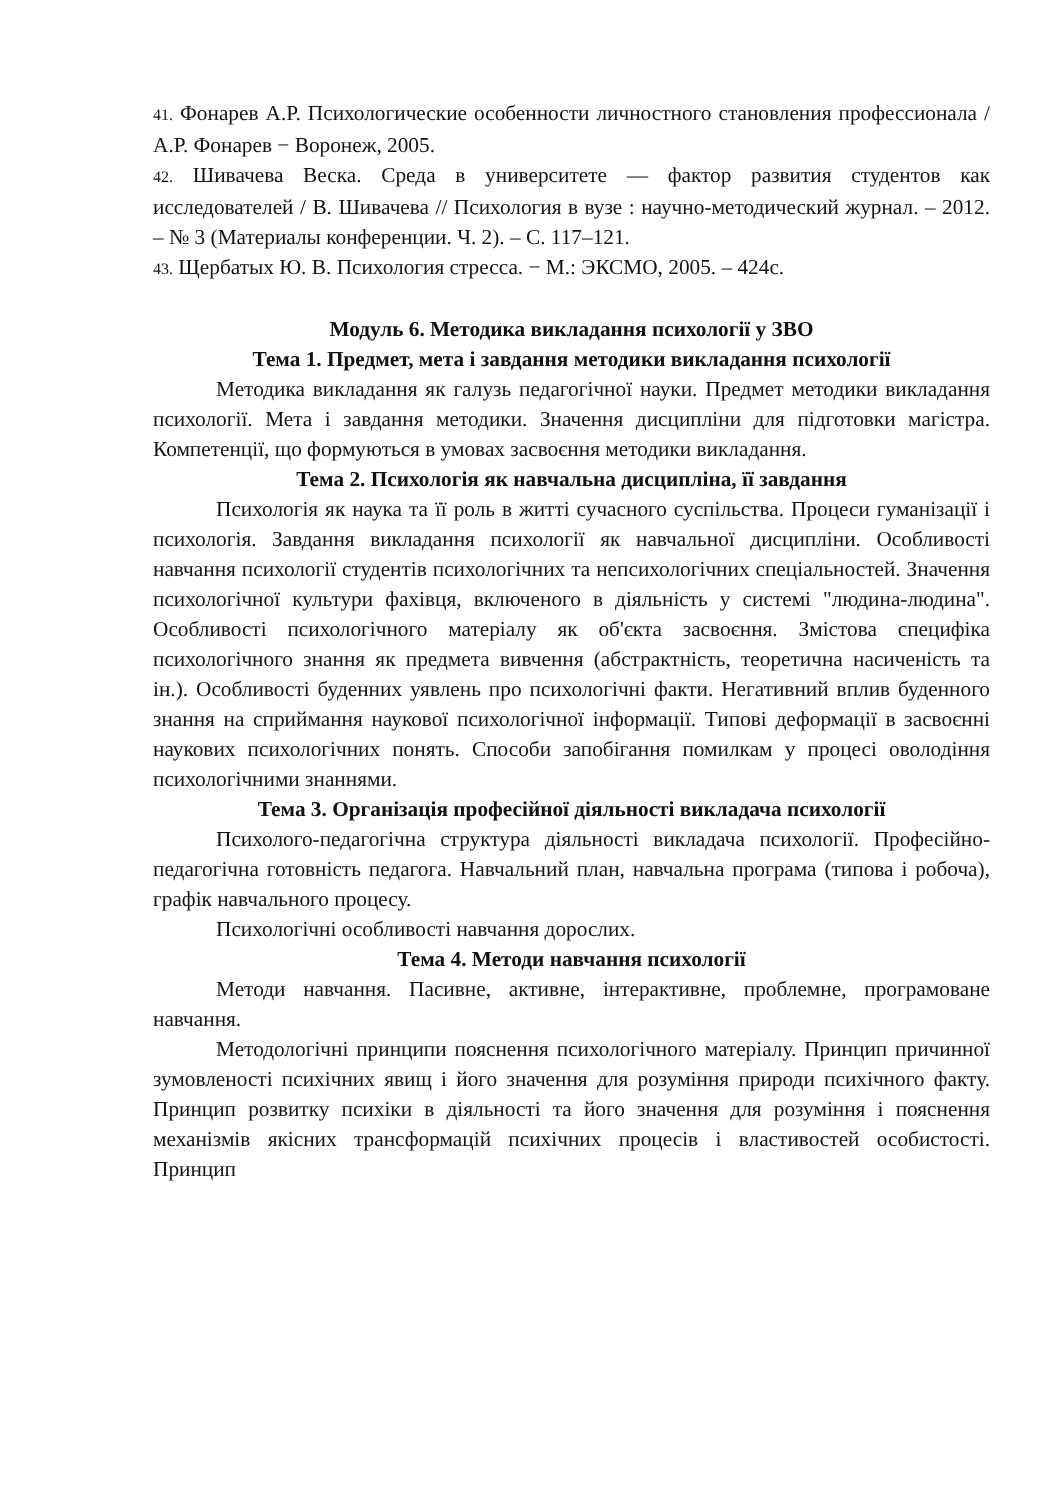41. Фонарев А.Р. Психологические особенности личностного становления профессионала / А.Р. Фонарев − Воронеж, 2005.
42. Шивачева Веска. Среда в университете — фактор развития студентов как исследователей / В. Шивачева // Психология в вузе : научно-методический журнал. – 2012. – № 3 (Материалы конференции. Ч. 2). – С. 117–121.
43. Щербатых Ю. В. Психология стресса. − М.: ЭКСМО, 2005. – 424с.
Модуль 6. Методика викладання психології у ЗВО
Тема 1. Предмет, мета і завдання методики викладання психології
Методика викладання як галузь педагогічної науки. Предмет методики викладання психології. Мета і завдання методики. Значення дисципліни для підготовки магістра. Компетенції, що формуються в умовах засвоєння методики викладання.
Тема 2. Психологія як навчальна дисципліна, її завдання
Психологія як наука та її роль в житті сучасного суспільства. Процеси гуманізації і психологія. Завдання викладання психології як навчальної дисципліни. Особливості навчання психології студентів психологічних та непсихологічних спеціальностей. Значення психологічної культури фахівця, включеного в діяльність у системі "людина-людина". Особливості психологічного матеріалу як об'єкта засвоєння. Змістова специфіка психологічного знання як предмета вивчення (абстрактність, теоретична насиченість та ін.). Особливості буденних уявлень про психологічні факти. Негативний вплив буденного знання на сприймання наукової психологічної інформації. Типові деформації в засвоєнні наукових психологічних понять. Способи запобігання помилкам у процесі оволодіння психологічними знаннями.
Тема 3. Організація професійної діяльності викладача психології
Психолого-педагогічна структура діяльності викладача психології. Професійно-педагогічна готовність педагога. Навчальний план, навчальна програма (типова і робоча), графік навчального процесу.
Психологічні особливості навчання дорослих.
Тема 4. Методи навчання психології
Методи навчання. Пасивне, активне, інтерактивне, проблемне, програмоване навчання.
Методологічні принципи пояснення психологічного матеріалу. Принцип причинної зумовленості психічних явищ і його значення для розуміння природи психічного факту. Принцип розвитку психіки в діяльності та його значення для розуміння і пояснення механізмів якісних трансформацій психічних процесів і властивостей особистості. Принцип